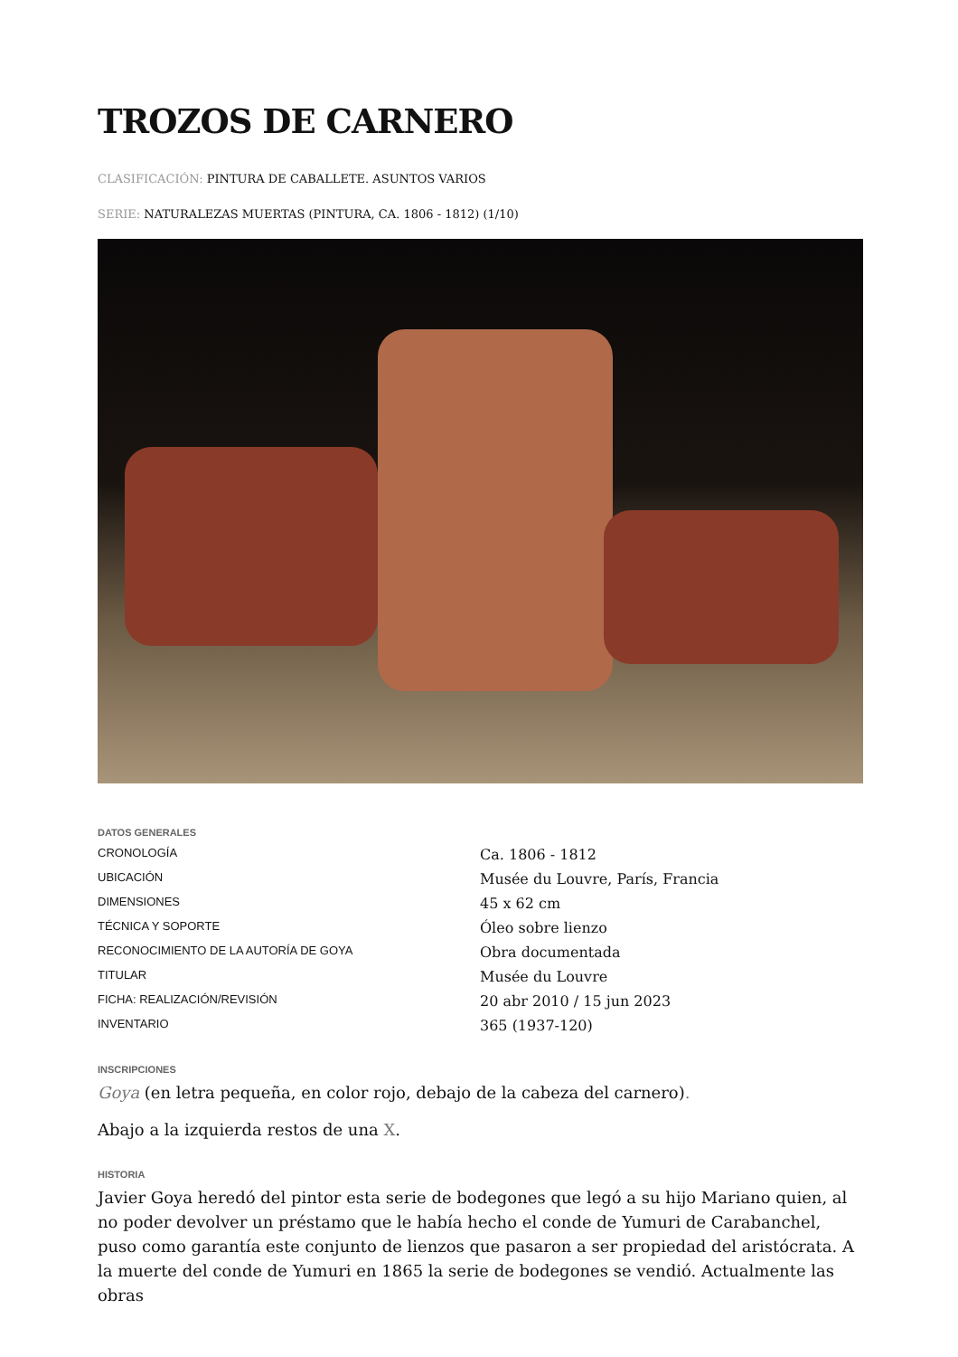TROZOS DE CARNERO
CLASIFICACIÓN: PINTURA DE CABALLETE. ASUNTOS VARIOS
SERIE: NATURALEZAS MUERTAS (PINTURA, CA. 1806 - 1812) (1/10)
DATOS GENERALES
| CRONOLOGÍA | Ca. 1806 - 1812 |
| UBICACIÓN | Musée du Louvre, París, Francia |
| DIMENSIONES | 45 x 62 cm |
| TÉCNICA Y SOPORTE | Óleo sobre lienzo |
| RECONOCIMIENTO DE LA AUTORÍA DE GOYA | Obra documentada |
| TITULAR | Musée du Louvre |
| FICHA: REALIZACIÓN/REVISIÓN | 20 abr 2010 / 15 jun 2023 |
| INVENTARIO | 365 (1937-120) |
INSCRIPCIONES
Goya (en letra pequeña, en color rojo, debajo de la cabeza del carnero).
Abajo a la izquierda restos de una X.
HISTORIA
Javier Goya heredó del pintor esta serie de bodegones que legó a su hijo Mariano quien, al no poder devolver un préstamo que le había hecho el conde de Yumuri de Carabanchel, puso como garantía este conjunto de lienzos que pasaron a ser propiedad del aristócrata. A la muerte del conde de Yumuri en 1865 la serie de bodegones se vendió. Actualmente las obras